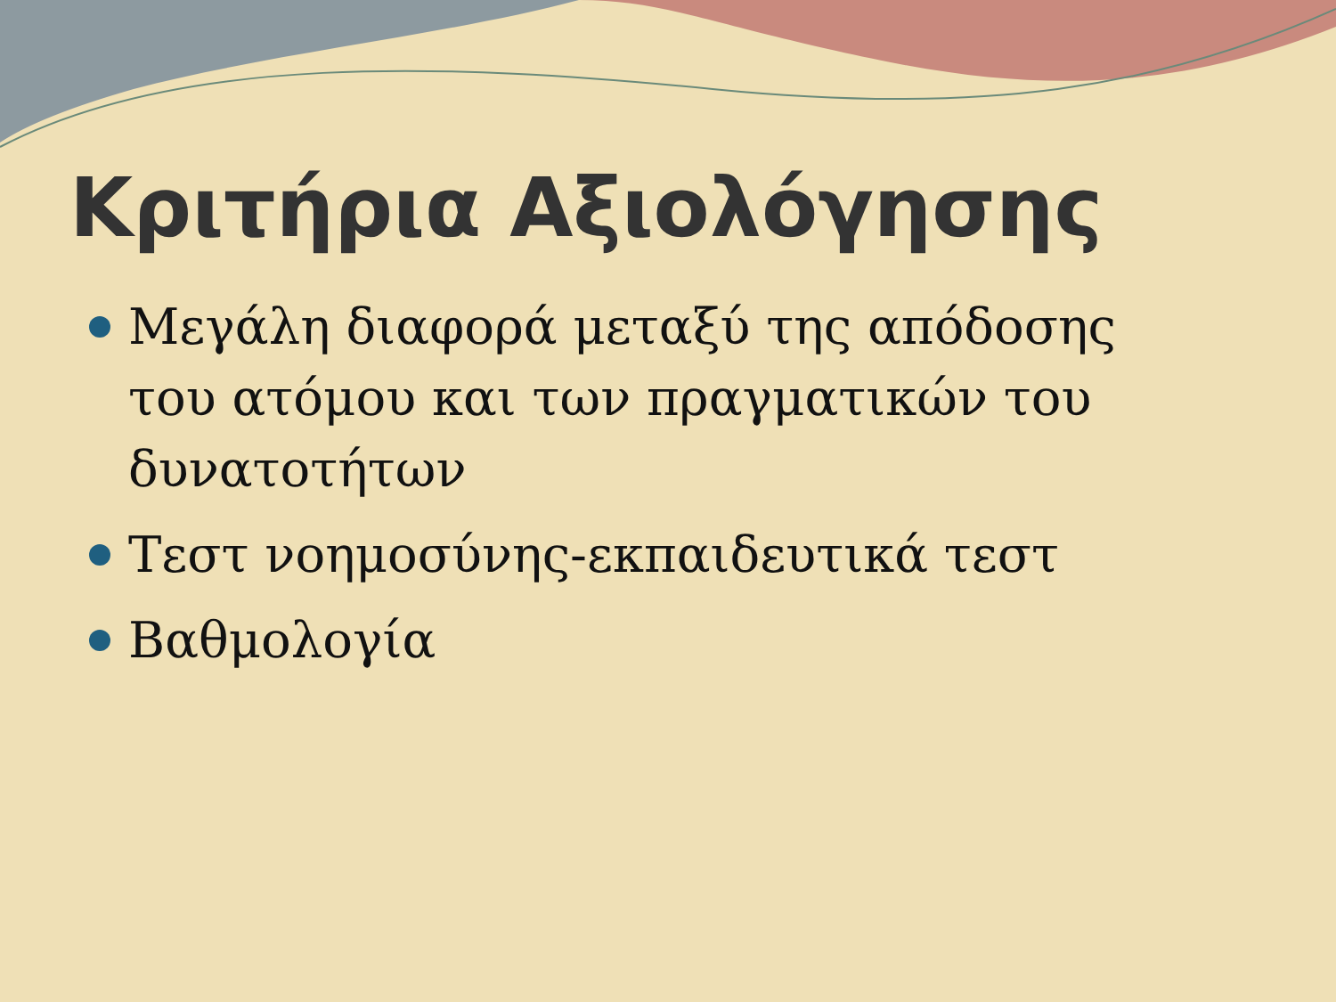Κριτήρια Αξιολόγησης
Μεγάλη διαφορά μεταξύ της απόδοσης του ατόμου και των πραγματικών του δυνατοτήτων
Τεστ νοημοσύνης-εκπαιδευτικά τεστ
Βαθμολογία